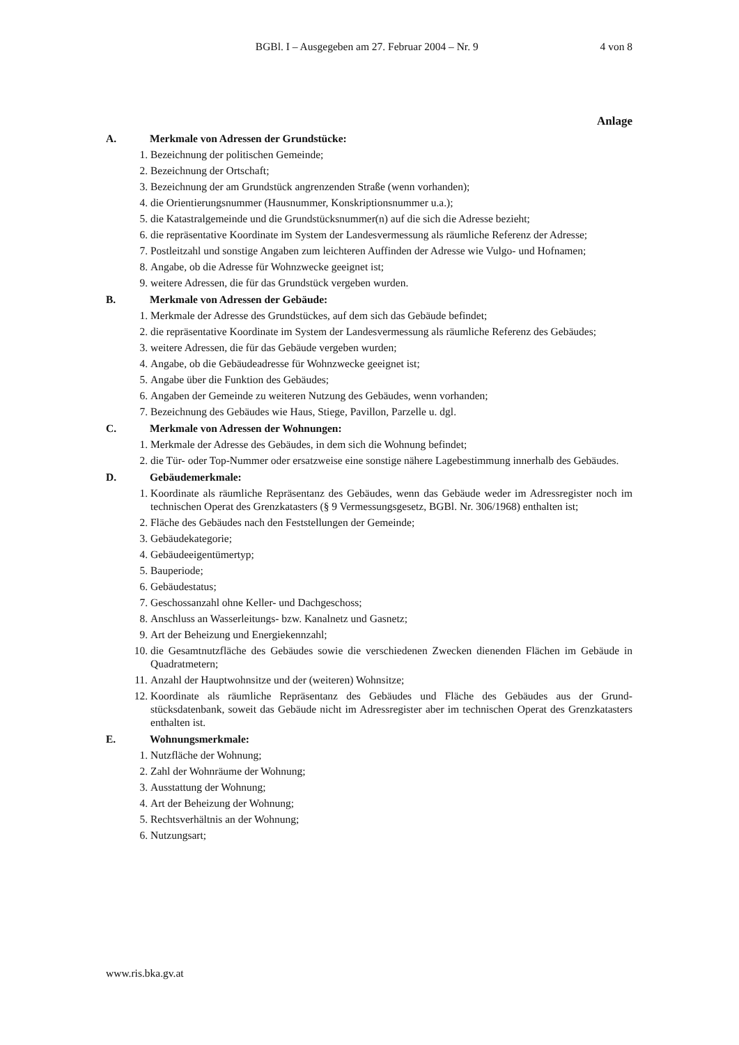BGBl. I – Ausgegeben am 27. Februar 2004 – Nr. 9
4 von 8
Anlage
A. Merkmale von Adressen der Grundstücke:
1. Bezeichnung der politischen Gemeinde;
2. Bezeichnung der Ortschaft;
3. Bezeichnung der am Grundstück angrenzenden Straße (wenn vorhanden);
4. die Orientierungsnummer (Hausnummer, Konskriptionsnummer u.a.);
5. die Katastralgemeinde und die Grundstücksnummer(n) auf die sich die Adresse bezieht;
6. die repräsentative Koordinate im System der Landesvermessung als räumliche Referenz der Adresse;
7. Postleitzahl und sonstige Angaben zum leichteren Auffinden der Adresse wie Vulgo- und Hof­namen;
8. Angabe, ob die Adresse für Wohnzwecke geeignet ist;
9. weitere Adressen, die für das Grundstück vergeben wurden.
B. Merkmale von Adressen der Gebäude:
1. Merkmale der Adresse des Grundstückes, auf dem sich das Gebäude befindet;
2. die repräsentative Koordinate im System der Landesvermessung als räumliche Referenz des Gebäudes;
3. weitere Adressen, die für das Gebäude vergeben wurden;
4. Angabe, ob die Gebäudeadresse für Wohnzwecke geeignet ist;
5. Angabe über die Funktion des Gebäudes;
6. Angaben der Gemeinde zu weiteren Nutzung des Gebäudes, wenn vorhanden;
7. Bezeichnung des Gebäudes wie Haus, Stiege, Pavillon, Parzelle u. dgl.
C. Merkmale von Adressen der Wohnungen:
1. Merkmale der Adresse des Gebäudes, in dem sich die Wohnung befindet;
2. die Tür- oder Top-Nummer oder ersatzweise eine sonstige nähere Lagebestimmung innerhalb des Gebäudes.
D. Gebäudemerkmale:
1. Koordinate als räumliche Repräsentanz des Gebäudes, wenn das Gebäude weder im Adressregis­ter noch im technischen Operat des Grenzkatasters (§ 9 Vermessungsgesetz, BGBl. Nr. 306/1968) enthalten ist;
2. Fläche des Gebäudes nach den Feststellungen der Gemeinde;
3. Gebäudekategorie;
4. Gebäudeeigentümertyp;
5. Bauperiode;
6. Gebäudestatus;
7. Geschossanzahl ohne Keller- und Dachgeschoss;
8. Anschluss an Wasserleitungs- bzw. Kanalnetz und Gasnetz;
9. Art der Beheizung und Energiekennzahl;
10. die Gesamtnutzfläche des Gebäudes sowie die verschiedenen Zwecken dienenden Flächen im Gebäude in Quadratmetern;
11. Anzahl der Hauptwohnsitze und der (weiteren) Wohnsitze;
12. Koordinate als räumliche Repräsentanz des Gebäudes und Fläche des Gebäudes aus der Grund­stücksdatenbank, soweit das Gebäude nicht im Adressregister aber im technischen Operat des Grenzkatasters enthalten ist.
E. Wohnungsmerkmale:
1. Nutzfläche der Wohnung;
2. Zahl der Wohnräume der Wohnung;
3. Ausstattung der Wohnung;
4. Art der Beheizung der Wohnung;
5. Rechtsverhältnis an der Wohnung;
6. Nutzungsart;
www.ris.bka.gv.at